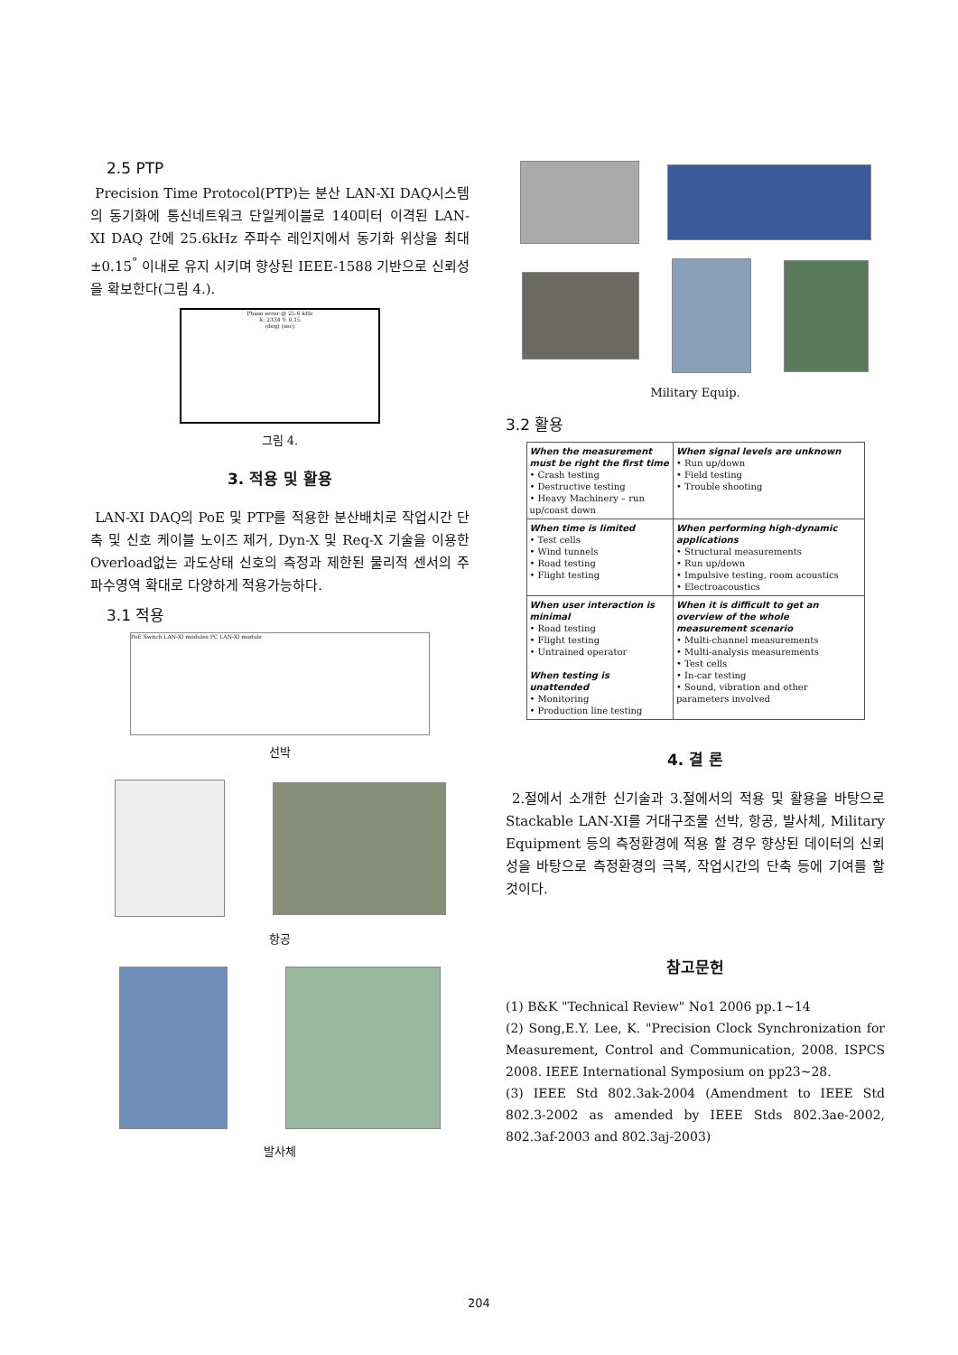2.5 PTP
Precision Time Protocol(PTP)는 분산 LAN-XI DAQ시스템의 동기화에 통신네트워크 단일케이블로 140미터 이격된 LAN-XI DAQ 간에 25.6kHz 주파수 레인지에서 동기화 위상을 최대 ±0.15<sup>°</sup> 이내로 유지 시키며 향상된 IEEE-1588 기반으로 신뢰성을 확보한다(그림 4.).
Phase error @ 25.6 kHz
X: 2334 Y: 0.15
(deg) (sec)
그림 4.
3. 적용 및 활용
LAN-XI DAQ의 PoE 및 PTP를 적용한 분산배치로 작업시간 단축 및 신호 케이블 노이즈 제거, Dyn-X 및 Req-X 기술을 이용한 Overload없는 과도상태 신호의 측정과 제한된 물리적 센서의 주파수영역 확대로 다양하게 적용가능하다.
3.1 적용
PoE Switch LAN-XI modules PC LAN-XI module
선박
항공
발사체
Military Equip.
3.2 활용
| When the measurement must be right the first time • Crash testing • Destructive testing • Heavy Machinery – run up/coast down | When signal levels are unknown • Run up/down • Field testing • Trouble shooting |
| When time is limited • Test cells • Wind tunnels • Road testing • Flight testing | When performing high-dynamic applications • Structural measurements • Run up/down • Impulsive testing, room acoustics • Electroacoustics |
| When user interaction is minimal • Road testing • Flight testing • Untrained operator When testing is unattended • Monitoring • Production line testing | When it is difficult to get an overview of the whole measurement scenario • Multi-channel measurements • Multi-analysis measurements • Test cells • In-car testing • Sound, vibration and other parameters involved |
4. 결 론
2.절에서 소개한 신기술과 3.절에서의 적용 및 활용을 바탕으로 Stackable LAN-XI를 거대구조물 선박, 항공, 발사체, Military Equipment 등의 측정환경에 적용 할 경우 향상된 데이터의 신뢰성을 바탕으로 측정환경의 극복, 작업시간의 단축 등에 기여를 할 것이다.
참고문헌
(1) B&K "Technical Review" No1 2006 pp.1~14
(2) Song,E.Y. Lee, K. "Precision Clock Synchronization for Measurement, Control and Communication, 2008. ISPCS 2008. IEEE International Symposium on pp23~28.
(3) IEEE Std 802.3ak-2004 (Amendment to IEEE Std 802.3-2002 as amended by IEEE Stds 802.3ae-2002, 802.3af-2003 and 802.3aj-2003)
204